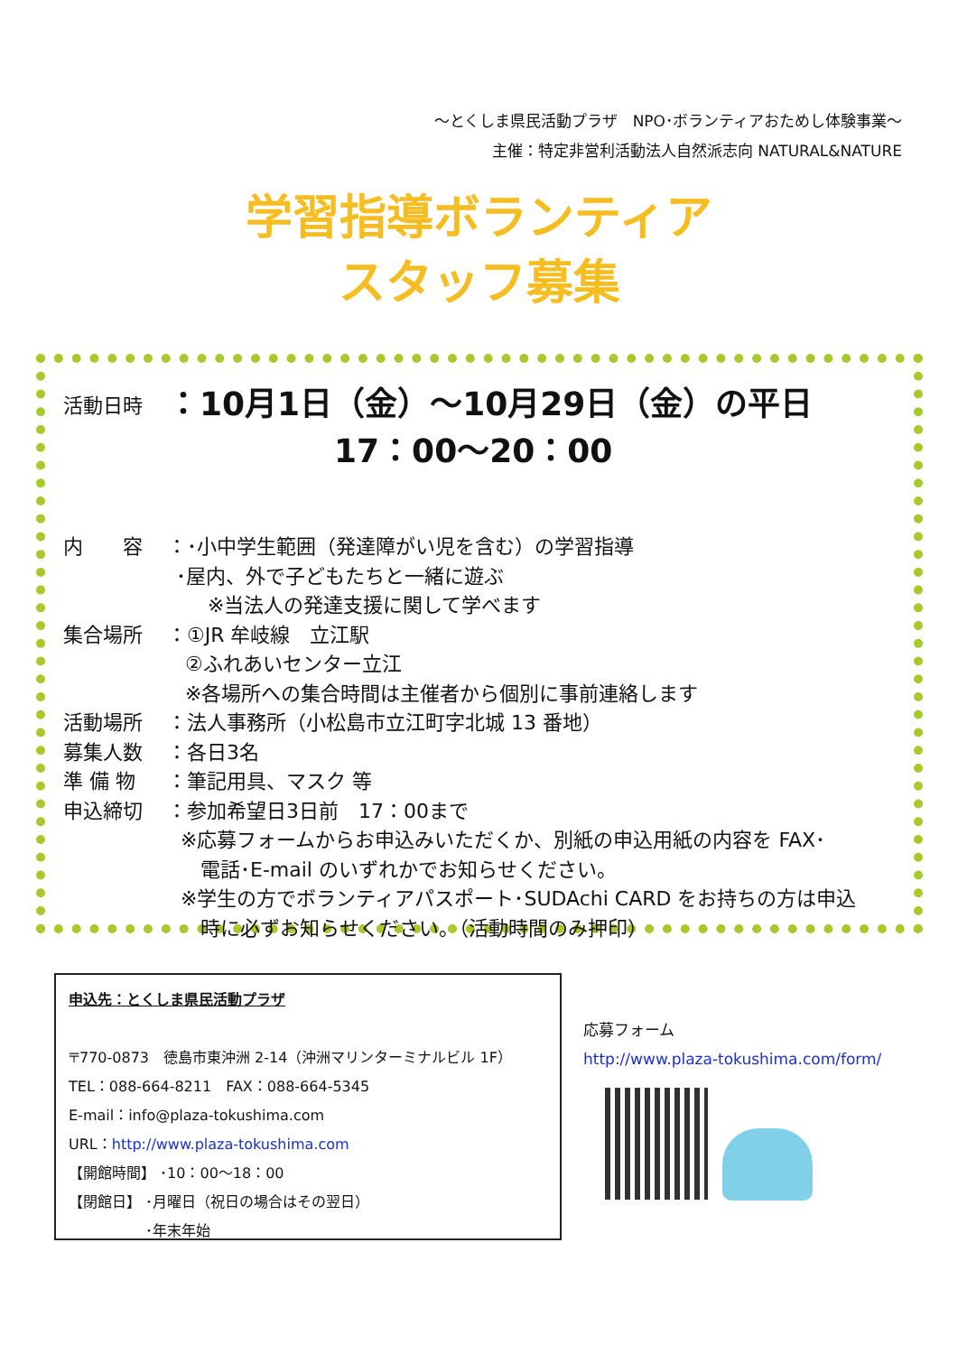～とくしま県民活動プラザ　NPO･ボランティアおためし体験事業～
主催：特定非営利活動法人自然派志向 NATURAL&NATURE
学習指導ボランティア
スタッフ募集
活動日時 ：10月1日（金）～10月29日（金）の平日
17：00～20：00
内　　容 ：･小中学生範囲（発達障がい児を含む）の学習指導
･屋内、外で子どもたちと一緒に遊ぶ
※当法人の発達支援に関して学べます
集合場所 ：①JR 牟岐線　立江駅
②ふれあいセンター立江
※各場所への集合時間は主催者から個別に事前連絡します
活動場所 ：法人事務所（小松島市立江町字北城 13 番地）
募集人数 ：各日3名
準 備 物 ：筆記用具、マスク 等
申込締切 ：参加希望日3日前　17：00まで
※応募フォームからお申込みいただくか、別紙の申込用紙の内容を FAX･
　電話･E-mail のいずれかでお知らせください。
※学生の方でボランティアパスポート･SUDAchi CARD をお持ちの方は申込
　時に必ずお知らせください。（活動時間のみ押印）
申込先：とくしま県民活動プラザ
〒770-0873　徳島市東沖洲 2-14（沖洲マリンターミナルビル 1F）
TEL：088-664-8211　FAX：088-664-5345
E-mail：info@plaza-tokushima.com
URL：http://www.plaza-tokushima.com
【開館時間】 ･10：00～18：00
【閉館日】 ･月曜日（祝日の場合はその翌日）
　　　　　 ･年末年始
応募フォーム
http://www.plaza-tokushima.com/form/